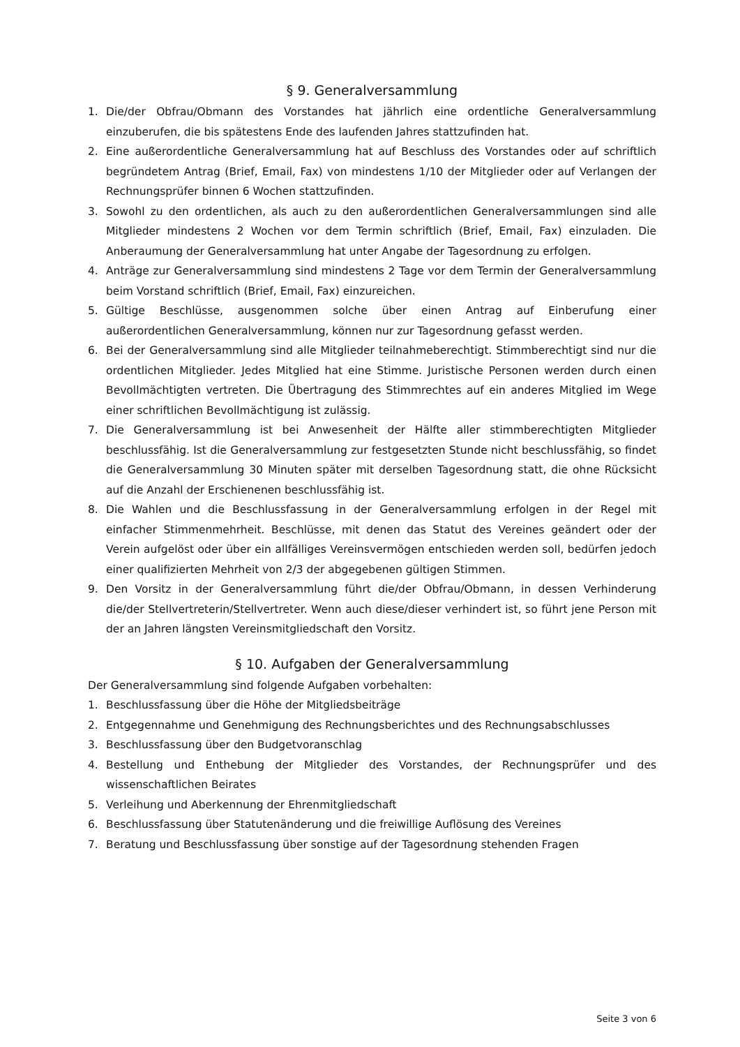§ 9. Generalversammlung
1. Die/der Obfrau/Obmann des Vorstandes hat jährlich eine ordentliche Generalversammlung einzuberufen, die bis spätestens Ende des laufenden Jahres stattzufinden hat.
2. Eine außerordentliche Generalversammlung hat auf Beschluss des Vorstandes oder auf schriftlich begründetem Antrag (Brief, Email, Fax) von mindestens 1/10 der Mitglieder oder auf Verlangen der Rechnungsprüfer binnen 6 Wochen stattzufinden.
3. Sowohl zu den ordentlichen, als auch zu den außerordentlichen Generalversammlungen sind alle Mitglieder mindestens 2 Wochen vor dem Termin schriftlich (Brief, Email, Fax) einzuladen. Die Anberaumung der Generalversammlung hat unter Angabe der Tagesordnung zu erfolgen.
4. Anträge zur Generalversammlung sind mindestens 2 Tage vor dem Termin der Generalversammlung beim Vorstand schriftlich (Brief, Email, Fax) einzureichen.
5. Gültige Beschlüsse, ausgenommen solche über einen Antrag auf Einberufung einer außerordentlichen Generalversammlung, können nur zur Tagesordnung gefasst werden.
6. Bei der Generalversammlung sind alle Mitglieder teilnahmeberechtigt. Stimmberechtigt sind nur die ordentlichen Mitglieder. Jedes Mitglied hat eine Stimme. Juristische Personen werden durch einen Bevollmächtigten vertreten. Die Übertragung des Stimmrechtes auf ein anderes Mitglied im Wege einer schriftlichen Bevollmächtigung ist zulässig.
7. Die Generalversammlung ist bei Anwesenheit der Hälfte aller stimmberechtigten Mitglieder beschlussfähig. Ist die Generalversammlung zur festgesetzten Stunde nicht beschlussfähig, so findet die Generalversammlung 30 Minuten später mit derselben Tagesordnung statt, die ohne Rücksicht auf die Anzahl der Erschienenen beschlussfähig ist.
8. Die Wahlen und die Beschlussfassung in der Generalversammlung erfolgen in der Regel mit einfacher Stimmenmehrheit. Beschlüsse, mit denen das Statut des Vereines geändert oder der Verein aufgelöst oder über ein allfälliges Vereinsvermögen entschieden werden soll, bedürfen jedoch einer qualifizierten Mehrheit von 2/3 der abgegebenen gültigen Stimmen.
9. Den Vorsitz in der Generalversammlung führt die/der Obfrau/Obmann, in dessen Verhinderung die/der Stellvertreterin/Stellvertreter. Wenn auch diese/dieser verhindert ist, so führt jene Person mit der an Jahren längsten Vereinsmitgliedschaft den Vorsitz.
§ 10. Aufgaben der Generalversammlung
Der Generalversammlung sind folgende Aufgaben vorbehalten:
1. Beschlussfassung über die Höhe der Mitgliedsbeiträge
2. Entgegennahme und Genehmigung des Rechnungsberichtes und des Rechnungsabschlusses
3. Beschlussfassung über den Budgetvoranschlag
4. Bestellung und Enthebung der Mitglieder des Vorstandes, der Rechnungsprüfer und des wissenschaftlichen Beirates
5. Verleihung und Aberkennung der Ehrenmitgliedschaft
6. Beschlussfassung über Statutenänderung und die freiwillige Auflösung des Vereines
7. Beratung und Beschlussfassung über sonstige auf der Tagesordnung stehenden Fragen
Seite 3 von 6